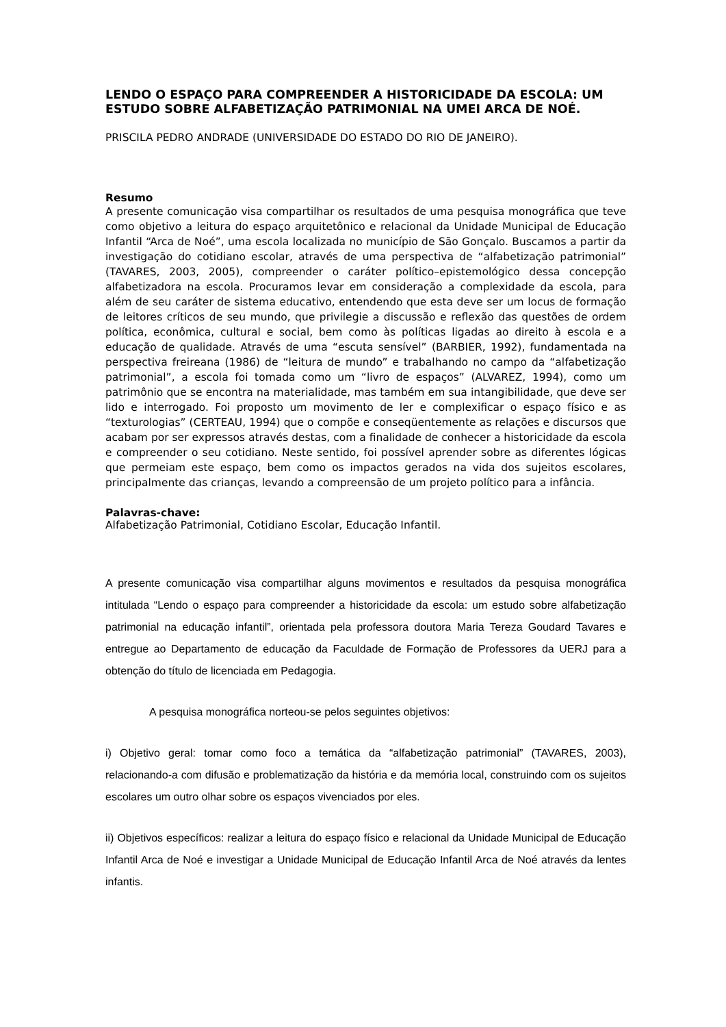LENDO O ESPAÇO PARA COMPREENDER A HISTORICIDADE DA ESCOLA: UM ESTUDO SOBRE ALFABETIZAÇÃO PATRIMONIAL NA UMEI ARCA DE NOÉ.
PRISCILA PEDRO ANDRADE (UNIVERSIDADE DO ESTADO DO RIO DE JANEIRO).
Resumo
A presente comunicação visa compartilhar os resultados de uma pesquisa monográfica que teve como objetivo a leitura do espaço arquitetônico e relacional da Unidade Municipal de Educação Infantil “Arca de Noé”, uma escola localizada no município de São Gonçalo. Buscamos a partir da investigação do cotidiano escolar, através de uma perspectiva de “alfabetização patrimonial” (TAVARES, 2003, 2005), compreender o caráter político–epistemológico dessa concepção alfabetizadora na escola. Procuramos levar em consideração a complexidade da escola, para além de seu caráter de sistema educativo, entendendo que esta deve ser um locus de formação de leitores críticos de seu mundo, que privilegie a discussão e reflexão das questões de ordem política, econômica, cultural e social, bem como às políticas ligadas ao direito à escola e a educação de qualidade. Através de uma “escuta sensível” (BARBIER, 1992), fundamentada na perspectiva freireana (1986) de “leitura de mundo” e trabalhando no campo da “alfabetização patrimonial”, a escola foi tomada como um “livro de espaços” (ALVAREZ, 1994), como um patrimônio que se encontra na materialidade, mas também em sua intangibilidade, que deve ser lido e interrogado. Foi proposto um movimento de ler e complexificar o espaço físico e as “texturologias” (CERTEAU, 1994) que o compõe e conseqüentemente as relações e discursos que acabam por ser expressos através destas, com a finalidade de conhecer a historicidade da escola e compreender o seu cotidiano. Neste sentido, foi possível aprender sobre as diferentes lógicas que permeiam este espaço, bem como os impactos gerados na vida dos sujeitos escolares, principalmente das crianças, levando a compreensão de um projeto político para a infância.
Palavras-chave:
Alfabetização Patrimonial, Cotidiano Escolar, Educação Infantil.
A presente comunicação visa compartilhar alguns movimentos e resultados da pesquisa monográfica intitulada “Lendo o espaço para compreender a historicidade da escola: um estudo sobre alfabetização patrimonial na educação infantil”, orientada pela professora doutora Maria Tereza Goudard Tavares e entregue ao Departamento de educação da Faculdade de Formação de Professores da UERJ para a obtenção do título de licenciada em Pedagogia.
A pesquisa monográfica norteou-se pelos seguintes objetivos:
i) Objetivo geral: tomar como foco a temática da “alfabetização patrimonial” (TAVARES, 2003), relacionando-a com difusão e problematização da história e da memória local, construindo com os sujeitos escolares um outro olhar sobre os espaços vivenciados por eles.
ii) Objetivos específicos: realizar a leitura do espaço físico e relacional da Unidade Municipal de Educação Infantil Arca de Noé e investigar a Unidade Municipal de Educação Infantil Arca de Noé através da lentes infantis.